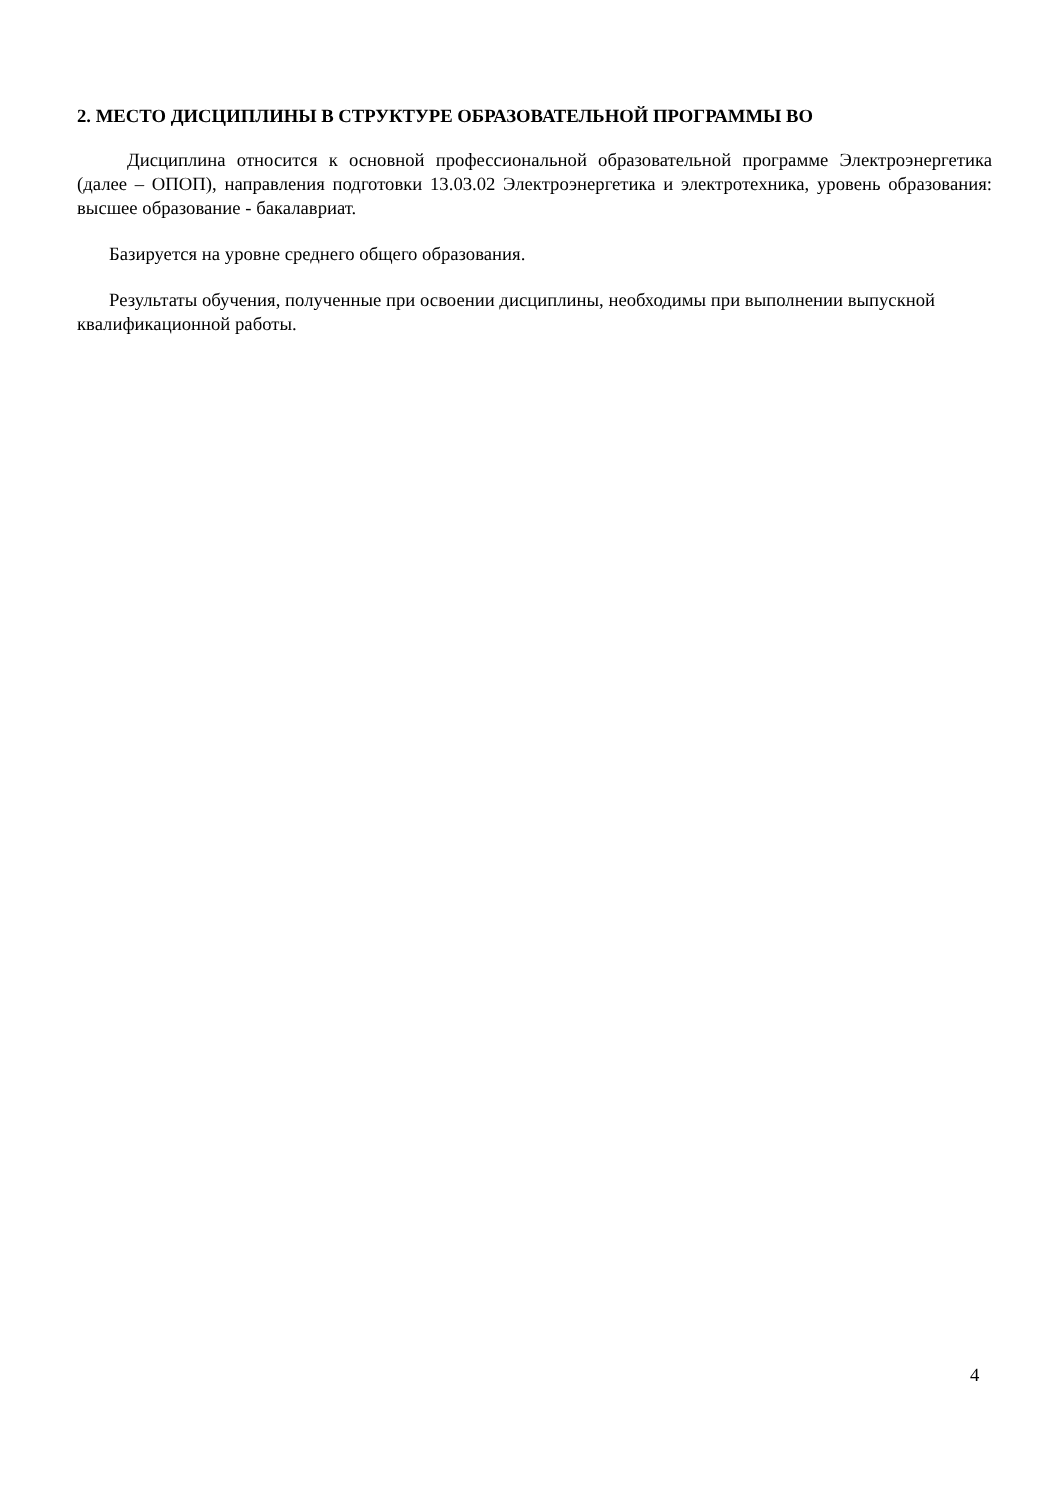2. МЕСТО ДИСЦИПЛИНЫ В СТРУКТУРЕ ОБРАЗОВАТЕЛЬНОЙ ПРОГРАММЫ ВО
Дисциплина относится к основной профессиональной образовательной программе Электроэнергетика (далее – ОПОП), направления подготовки 13.03.02 Электроэнергетика и электротехника, уровень образования: высшее образование - бакалавриат.
Базируется на уровне среднего общего образования.
Результаты обучения, полученные при освоении дисциплины, необходимы при выполнении выпускной квалификационной работы.
4